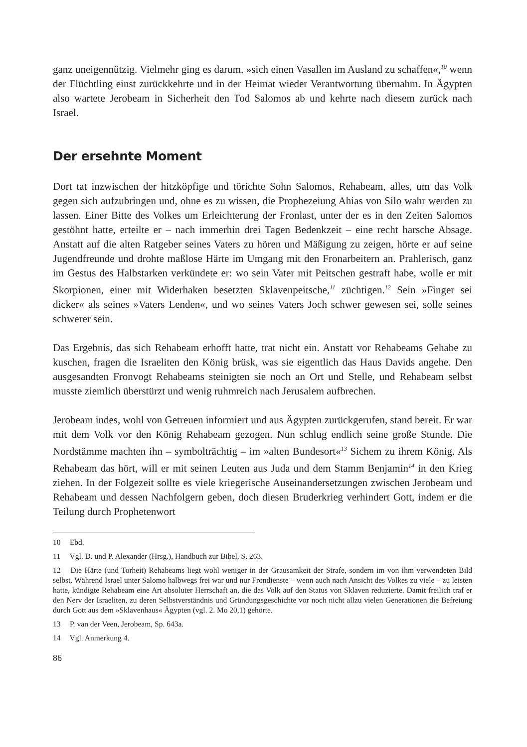ganz uneigennützig. Vielmehr ging es darum, »sich einen Vasallen im Ausland zu schaffen«,<sup>10</sup> wenn der Flüchtling einst zurückkehrte und in der Heimat wieder Verantwortung übernahm. In Ägypten also wartete Jerobeam in Sicherheit den Tod Salomos ab und kehrte nach diesem zurück nach Israel.
Der ersehnte Moment
Dort tat inzwischen der hitzköpfige und törichte Sohn Salomos, Rehabeam, alles, um das Volk gegen sich aufzubringen und, ohne es zu wissen, die Prophezeiung Ahias von Silo wahr werden zu lassen. Einer Bitte des Volkes um Erleichterung der Fronlast, unter der es in den Zeiten Salomos gestöhnt hatte, erteilte er – nach immerhin drei Tagen Bedenkzeit – eine recht harsche Absage. Anstatt auf die alten Ratgeber seines Vaters zu hören und Mäßigung zu zeigen, hörte er auf seine Jugendfreunde und drohte maßlose Härte im Umgang mit den Fronarbeitern an. Prahlerisch, ganz im Gestus des Halbstarken verkündete er: wo sein Vater mit Peitschen gestraft habe, wolle er mit Skorpionen, einer mit Widerhaken besetzten Sklavenpeitsche,<sup>11</sup> züchtigen.<sup>12</sup> Sein »Finger sei dicker« als seines »Vaters Lenden«, und wo seines Vaters Joch schwer gewesen sei, solle seines schwerer sein.
Das Ergebnis, das sich Rehabeam erhofft hatte, trat nicht ein. Anstatt vor Rehabeams Gehabe zu kuschen, fragen die Israeliten den König brüsk, was sie eigentlich das Haus Davids angehe. Den ausgesandten Fronvogt Rehabeams steinigten sie noch an Ort und Stelle, und Rehabeam selbst musste ziemlich überstürzt und wenig ruhmreich nach Jerusalem aufbrechen.
Jerobeam indes, wohl von Getreuen informiert und aus Ägypten zurückgerufen, stand bereit. Er war mit dem Volk vor den König Rehabeam gezogen. Nun schlug endlich seine große Stunde. Die Nordstämme machten ihn – symbolträchtig – im »alten Bundesort«<sup>13</sup> Sichem zu ihrem König. Als Rehabeam das hört, will er mit seinen Leuten aus Juda und dem Stamm Benjamin<sup>14</sup> in den Krieg ziehen. In der Folgezeit sollte es viele kriegerische Auseinandersetzungen zwischen Jerobeam und Rehabeam und dessen Nachfolgern geben, doch diesen Bruderkrieg verhindert Gott, indem er die Teilung durch Prophetenwort
10 Ebd.
11 Vgl. D. und P. Alexander (Hrsg.), Handbuch zur Bibel, S. 263.
12 Die Härte (und Torheit) Rehabeams liegt wohl weniger in der Grausamkeit der Strafe, sondern im von ihm verwendeten Bild selbst. Während Israel unter Salomo halbwegs frei war und nur Frondienste – wenn auch nach Ansicht des Volkes zu viele – zu leisten hatte, kündigte Rehabeam eine Art absoluter Herrschaft an, die das Volk auf den Status von Sklaven reduzierte. Damit freilich traf er den Nerv der Israeliten, zu deren Selbstverständnis und Gründungsgeschichte vor noch nicht allzu vielen Generationen die Befreiung durch Gott aus dem »Sklavenhaus« Ägypten (vgl. 2. Mo 20,1) gehörte.
13 P. van der Veen, Jerobeam, Sp. 643a.
14 Vgl. Anmerkung 4.
86